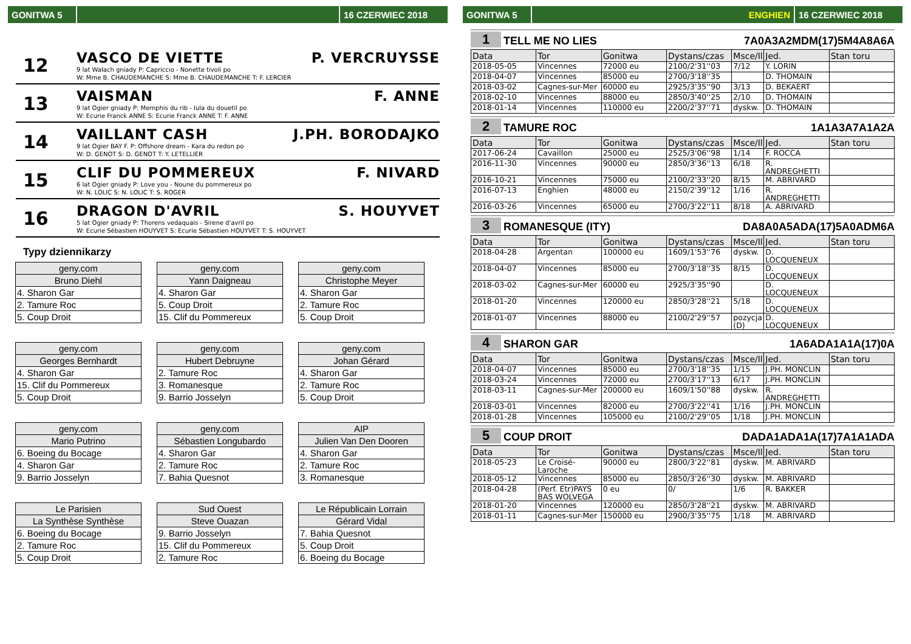GONITWA 5 16 CZERWIEC 2018
12
VASCO DE VIETTE P. VERCRUYSSE
9 lat Wałach gniady P: Capriccio - Nonette tivoli po
W: Mme B. CHAUDEMANCHE S: Mme B. CHAUDEMANCHE T: F. LERCIER
13
VAISMAN F. ANNE
9 lat Ogier gniady P: Memphis du rib - Iula du douetil po
W: Ecurie Franck ANNE S: Ecurie Franck ANNE T: F. ANNE
14
VAILLANT CASH J.PH. BORODAJKO
9 lat Ogier BAY F. P: Offshore dream - Kara du redon po
W: D. GENOT S: D. GENOT T: Y. LETELLIER
15
CLIF DU POMMEREUX F. NIVARD
6 lat Ogier gniady P: Love you - Noune du pommereux po
W: N. LOLIC S: N. LOLIC T: S. ROGER
16
DRAGON D'AVRIL S. HOUYVET
5 lat Ogier gniady P: Thorens vedaquais - Sirene d'avril po
W: Ecurie Sébastien HOUYVET S: Ecurie Sébastien HOUYVET T: S. HOUYVET
Typy dziennikarzy
| geny.com |
| Bruno Diehl |
| 4. Sharon Gar |
| 2. Tamure Roc |
| 5. Coup Droit |
| geny.com |
| Yann Daigneau |
| 4. Sharon Gar |
| 5. Coup Droit |
| 15. Clif du Pommereux |
| geny.com |
| Christophe Meyer |
| 4. Sharon Gar |
| 2. Tamure Roc |
| 5. Coup Droit |
| geny.com |
| Georges Bernhardt |
| 4. Sharon Gar |
| 15. Clif du Pommereux |
| 5. Coup Droit |
| geny.com |
| Hubert Debruyne |
| 2. Tamure Roc |
| 3. Romanesque |
| 9. Barrio Josselyn |
| geny.com |
| Johan Gérard |
| 4. Sharon Gar |
| 2. Tamure Roc |
| 5. Coup Droit |
| geny.com |
| Mario Putrino |
| 6. Boeing du Bocage |
| 4. Sharon Gar |
| 9. Barrio Josselyn |
| geny.com |
| Sébastien Longubardo |
| 4. Sharon Gar |
| 2. Tamure Roc |
| 7. Bahia Quesnot |
| AIP |
| Julien Van Den Dooren |
| 4. Sharon Gar |
| 2. Tamure Roc |
| 3. Romanesque |
| Le Parisien |
| La Synthèse Synthèse |
| 6. Boeing du Bocage |
| 2. Tamure Roc |
| 5. Coup Droit |
| Sud Ouest |
| Steve Ouazan |
| 9. Barrio Josselyn |
| 15. Clif du Pommereux |
| 2. Tamure Roc |
| Le Républicain Lorrain |
| Gérard Vidal |
| 7. Bahia Quesnot |
| 5. Coup Droit |
| 6. Boeing du Bocage |
GONITWA 5 ENGHIEN 16 CZERWIEC 2018
1
TELL ME NO LIES
7A0A3A2MDM(17)5M4A8A6A
| Data | Tor | Gonitwa | Dystans/czas | Msce/Il | Jed. | Stan toru |
| --- | --- | --- | --- | --- | --- | --- |
| 2018-05-05 | Vincennes | 72000 eu | 2100/2'31''03 | 7/12 | Y. LORIN | |
| 2018-04-07 | Vincennes | 85000 eu | 2700/3'18''35 | | D. THOMAIN | |
| 2018-03-02 | Cagnes-sur-Mer | 60000 eu | 2925/3'35''90 | 3/13 | D. BEKAERT | |
| 2018-02-10 | Vincennes | 88000 eu | 2850/3'40''25 | 2/10 | D. THOMAIN | |
| 2018-01-14 | Vincennes | 110000 eu | 2200/2'37''71 | dyskw. | D. THOMAIN | |
2
TAMURE ROC
1A1A3A7A1A2A
| Data | Tor | Gonitwa | Dystans/czas | Msce/Il | Jed. | Stan toru |
| --- | --- | --- | --- | --- | --- | --- |
| 2017-06-24 | Cavaillon | 25000 eu | 2525/3'06''98 | 1/14 | F. ROCCA | |
| 2016-11-30 | Vincennes | 90000 eu | 2850/3'36''13 | 6/18 | R. ANDREGHETTI | |
| 2016-10-21 | Vincennes | 75000 eu | 2100/2'33''20 | 8/15 | M. ABRIVARD | |
| 2016-07-13 | Enghien | 48000 eu | 2150/2'39''12 | 1/16 | R. ANDREGHETTI | |
| 2016-03-26 | Vincennes | 65000 eu | 2700/3'22''11 | 8/18 | A. ABRIVARD | |
3
ROMANESQUE (ITY)
DA8A0A5ADA(17)5A0ADM6A
| Data | Tor | Gonitwa | Dystans/czas | Msce/Il | Jed. | Stan toru |
| --- | --- | --- | --- | --- | --- | --- |
| 2018-04-28 | Argentan | 100000 eu | 1609/1'53''76 | dyskw. | D. LOCQUENEUX | |
| 2018-04-07 | Vincennes | 85000 eu | 2700/3'18''35 | 8/15 | D. LOCQUENEUX | |
| 2018-03-02 | Cagnes-sur-Mer | 60000 eu | 2925/3'35''90 | | D. LOCQUENEUX | |
| 2018-01-20 | Vincennes | 120000 eu | 2850/3'28''21 | 5/18 | D. LOCQUENEUX | |
| 2018-01-07 | Vincennes | 88000 eu | 2100/2'29''57 | pozycja (D) | D. LOCQUENEUX | |
4
SHARON GAR
1A6ADA1A1A(17)0A
| Data | Tor | Gonitwa | Dystans/czas | Msce/Il | Jed. | Stan toru |
| --- | --- | --- | --- | --- | --- | --- |
| 2018-04-07 | Vincennes | 85000 eu | 2700/3'18''35 | 1/15 | J.PH. MONCLIN | |
| 2018-03-24 | Vincennes | 72000 eu | 2700/3'17''13 | 6/17 | J.PH. MONCLIN | |
| 2018-03-11 | Cagnes-sur-Mer | 200000 eu | 1609/1'50''88 | dyskw. | R. ANDREGHETTI | |
| 2018-03-01 | Vincennes | 82000 eu | 2700/3'22''41 | 1/16 | J.PH. MONCLIN | |
| 2018-01-28 | Vincennes | 105000 eu | 2100/2'29''05 | 1/18 | J.PH. MONCLIN | |
5
COUP DROIT
DADA1ADA1A(17)7A1A1ADA
| Data | Tor | Gonitwa | Dystans/czas | Msce/Il | Jed. | Stan toru |
| --- | --- | --- | --- | --- | --- | --- |
| 2018-05-23 | Le Croisé-Laroche | 90000 eu | 2800/3'22''81 | dyskw. | M. ABRIVARD | |
| 2018-05-12 | Vincennes | 85000 eu | 2850/3'26''30 | dyskw. | M. ABRIVARD | |
| 2018-04-28 | (Perf. Etr)PAYS BAS WOLVEGA | 0 eu | 0/ | 1/6 | R. BAKKER | |
| 2018-01-20 | Vincennes | 120000 eu | 2850/3'28''21 | dyskw. | M. ABRIVARD | |
| 2018-01-11 | Cagnes-sur-Mer | 150000 eu | 2900/3'35''75 | 1/18 | M. ABRIVARD | |